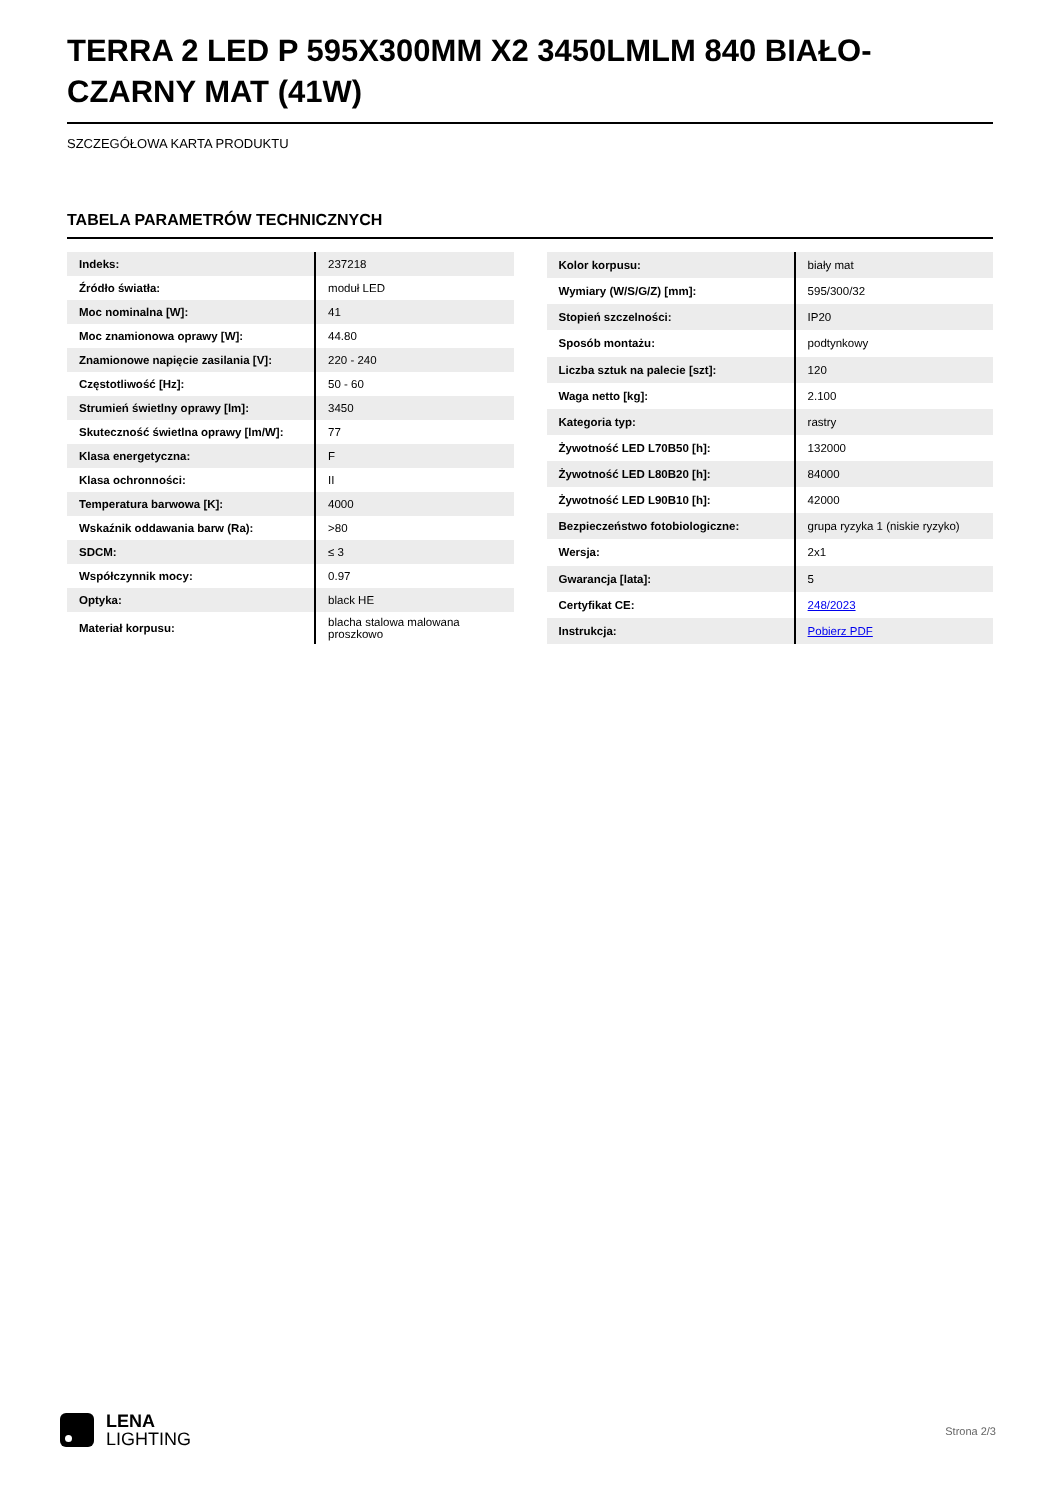TERRA 2 LED P 595X300MM X2 3450LMLM 840 BIAŁO-CZARNY MAT (41W)
SZCZEGÓŁOWA KARTA PRODUKTU
TABELA PARAMETRÓW TECHNICZNYCH
| Indeks: | 237218 |
| Źródło światła: | moduł LED |
| Moc nominalna [W]: | 41 |
| Moc znamionowa oprawy [W]: | 44.80 |
| Znamionowe napięcie zasilania [V]: | 220 - 240 |
| Częstotliwość [Hz]: | 50 - 60 |
| Strumień świetlny oprawy [lm]: | 3450 |
| Skuteczność świetlna oprawy [lm/W]: | 77 |
| Klasa energetyczna: | F |
| Klasa ochronności: | II |
| Temperatura barwowa [K]: | 4000 |
| Wskaźnik oddawania barw (Ra): | >80 |
| SDCM: | ≤ 3 |
| Współczynnik mocy: | 0.97 |
| Optyka: | black HE |
| Materiał korpusu: | blacha stalowa malowana proszkowo |
| Kolor korpusu: | biały mat |
| Wymiary (W/S/G/Z) [mm]: | 595/300/32 |
| Stopień szczelności: | IP20 |
| Sposób montażu: | podtynkowy |
| Liczba sztuk na palecie [szt]: | 120 |
| Waga netto [kg]: | 2.100 |
| Kategoria typ: | rastry |
| Żywotność LED L70B50 [h]: | 132000 |
| Żywotność LED L80B20 [h]: | 84000 |
| Żywotność LED L90B10 [h]: | 42000 |
| Bezpieczeństwo fotobiologiczne: | grupa ryzyka 1 (niskie ryzyko) |
| Wersja: | 2x1 |
| Gwarancja [lata]: | 5 |
| Certyfikat CE: | 248/2023 |
| Instrukcja: | Pobierz PDF |
LENA
LIGHTING
Strona 2/3